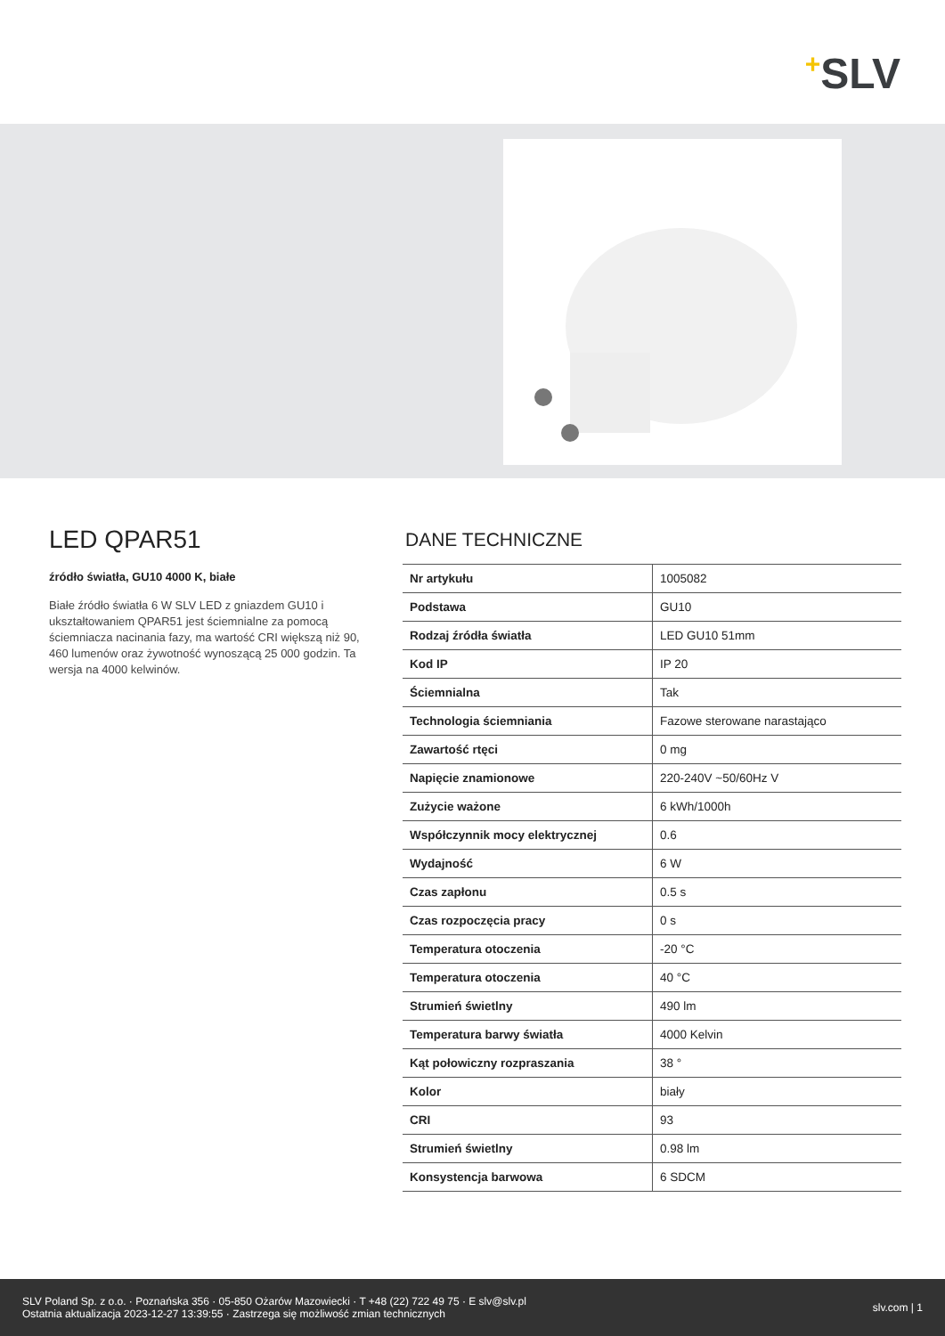+SLV
LED QPAR51
źródło światła, GU10 4000 K, białe
Białe źródło światła 6 W SLV LED z gniazdem GU10 i ukształtowaniem QPAR51 jest ściemnialne za pomocą ściemniacza nacinania fazy, ma wartość CRI większą niż 90, 460 lumenów oraz żywotność wynoszącą 25 000 godzin. Ta wersja na 4000 kelwinów.
DANE TECHNICZNE
| Nr artykułu | 1005082 |
| Podstawa | GU10 |
| Rodzaj źródła światła | LED GU10 51mm |
| Kod IP | IP 20 |
| Ściemnialna | Tak |
| Technologia ściemniania | Fazowe sterowane narastająco |
| Zawartość rtęci | 0 mg |
| Napięcie znamionowe | 220-240V ~50/60Hz V |
| Zużycie ważone | 6 kWh/1000h |
| Współczynnik mocy elektrycznej | 0.6 |
| Wydajność | 6 W |
| Czas zapłonu | 0.5 s |
| Czas rozpoczęcia pracy | 0 s |
| Temperatura otoczenia | -20 °C |
| Temperatura otoczenia | 40 °C |
| Strumień świetlny | 490 lm |
| Temperatura barwy światła | 4000 Kelvin |
| Kąt połowiczny rozpraszania | 38 ° |
| Kolor | biały |
| CRI | 93 |
| Strumień świetlny | 0.98 lm |
| Konsystencja barwowa | 6 SDCM |
SLV Poland Sp. z o.o. · Poznańska 356 · 05-850 Ożarów Mazowiecki · T +48 (22) 722 49 75 · E slv@slv.pl
Ostatnia aktualizacja 2023-12-27 13:39:55 · Zastrzega się możliwość zmian technicznych
slv.com | 1